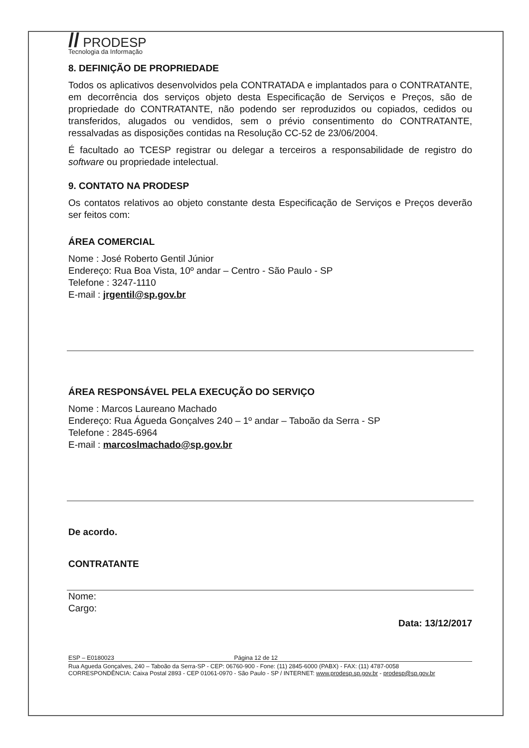// PRODESP
Tecnologia da Informação
8. DEFINIÇÃO DE PROPRIEDADE
Todos os aplicativos desenvolvidos pela CONTRATADA e implantados para o CONTRATANTE, em decorrência dos serviços objeto desta Especificação de Serviços e Preços, são de propriedade do CONTRATANTE, não podendo ser reproduzidos ou copiados, cedidos ou transferidos, alugados ou vendidos, sem o prévio consentimento do CONTRATANTE, ressalvadas as disposições contidas na Resolução CC-52 de 23/06/2004.
É facultado ao TCESP registrar ou delegar a terceiros a responsabilidade de registro do software ou propriedade intelectual.
9. CONTATO NA PRODESP
Os contatos relativos ao objeto constante desta Especificação de Serviços e Preços deverão ser feitos com:
ÁREA COMERCIAL
Nome : José Roberto Gentil Júnior
Endereço: Rua Boa Vista, 10º andar – Centro - São Paulo - SP
Telefone : 3247-1110
E-mail : jrgentil@sp.gov.br
ÁREA RESPONSÁVEL PELA EXECUÇÃO DO SERVIÇO
Nome : Marcos Laureano Machado
Endereço: Rua Águeda Gonçalves 240 – 1º andar – Taboão da Serra - SP
Telefone : 2845-6964
E-mail : marcoslmachado@sp.gov.br
De acordo.
CONTRATANTE
Nome:
Cargo:
Data: 13/12/2017
ESP – E0180023 Página 12 de 12
Rua Agueda Gonçalves, 240 – Taboão da Serra-SP - CEP: 06760-900 - Fone: (11) 2845-6000 (PABX) - FAX: (11) 4787-0058
CORRESPONDÊNCIA: Caixa Postal 2893 - CEP 01061-0970 - São Paulo - SP / INTERNET: www.prodesp.sp.gov.br - prodesp@sp.gov.br